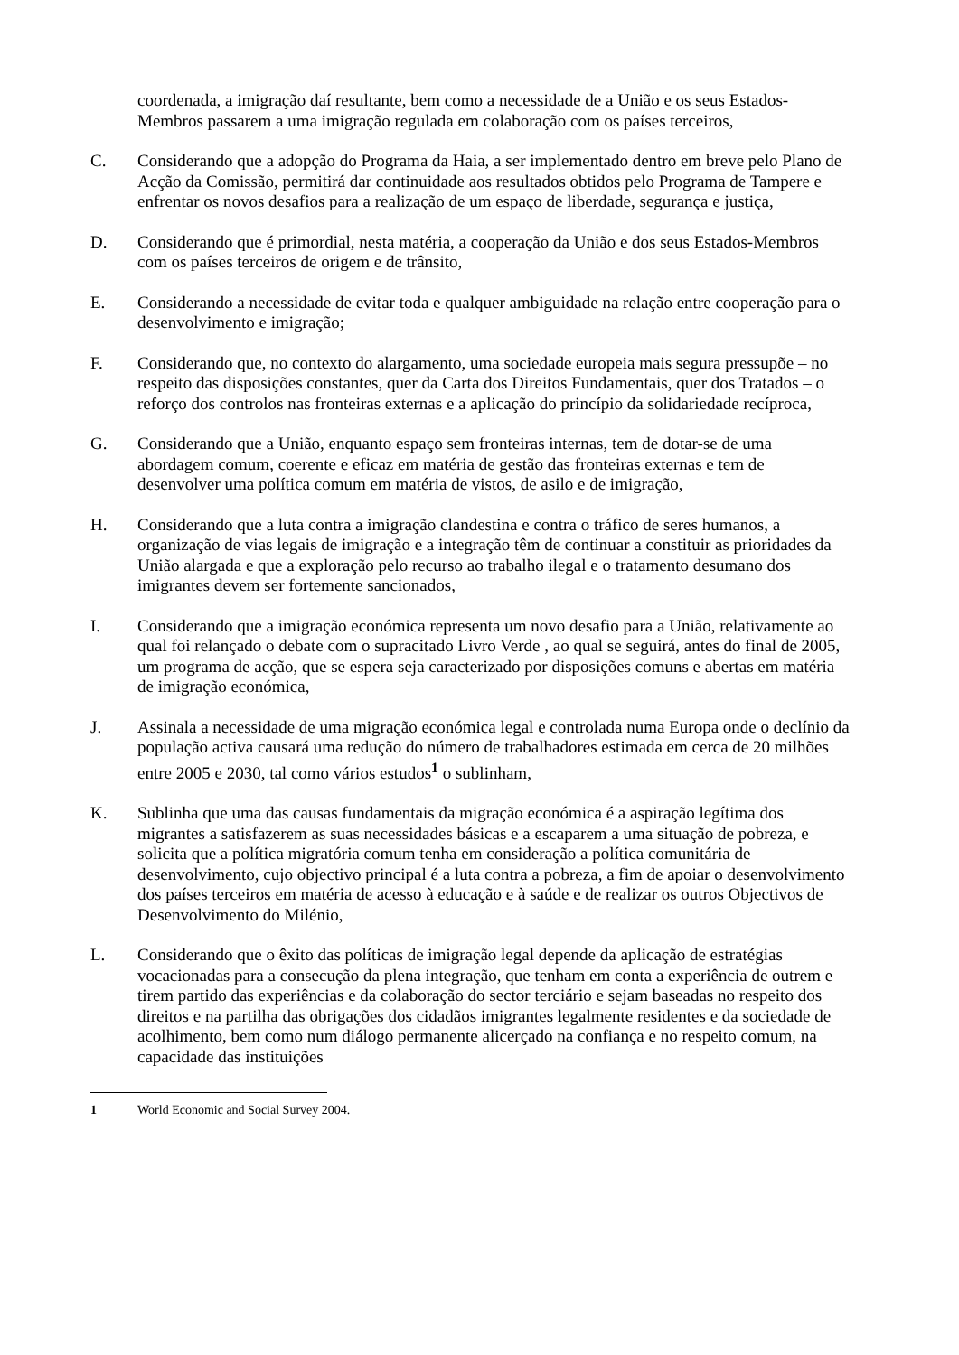coordenada, a imigração daí resultante, bem como a necessidade de a União e os seus Estados-Membros passarem a uma imigração regulada em colaboração com os países terceiros,
C. Considerando que a adopção do Programa da Haia, a ser implementado dentro em breve pelo Plano de Acção da Comissão, permitirá dar continuidade aos resultados obtidos pelo Programa de Tampere e enfrentar os novos desafios para a realização de um espaço de liberdade, segurança e justiça,
D. Considerando que é primordial, nesta matéria, a cooperação da União e dos seus Estados-Membros com os países terceiros de origem e de trânsito,
E. Considerando a necessidade de evitar toda e qualquer ambiguidade na relação entre cooperação para o desenvolvimento e imigração;
F. Considerando que, no contexto do alargamento, uma sociedade europeia mais segura pressupõe – no respeito das disposições constantes, quer da Carta dos Direitos Fundamentais, quer dos Tratados – o reforço dos controlos nas fronteiras externas e a aplicação do princípio da solidariedade recíproca,
G. Considerando que a União, enquanto espaço sem fronteiras internas, tem de dotar-se de uma abordagem comum, coerente e eficaz em matéria de gestão das fronteiras externas e tem de desenvolver uma política comum em matéria de vistos, de asilo e de imigração,
H. Considerando que a luta contra a imigração clandestina e contra o tráfico de seres humanos, a organização de vias legais de imigração e a integração têm de continuar a constituir as prioridades da União alargada e que a exploração pelo recurso ao trabalho ilegal e o tratamento desumano dos imigrantes devem ser fortemente sancionados,
I. Considerando que a imigração económica representa um novo desafio para a União, relativamente ao qual foi relançado o debate com o supracitado Livro Verde , ao qual se seguirá, antes do final de 2005, um programa de acção, que se espera seja caracterizado por disposições comuns e abertas em matéria de imigração económica,
J. Assinala a necessidade de uma migração económica legal e controlada numa Europa onde o declínio da população activa causará uma redução do número de trabalhadores estimada em cerca de 20 milhões entre 2005 e 2030, tal como vários estudos<sup>1</sup> o sublinham,
K. Sublinha que uma das causas fundamentais da migração económica é a aspiração legítima dos migrantes a satisfazerem as suas necessidades básicas e a escaparem a uma situação de pobreza, e solicita que a política migratória comum tenha em consideração a política comunitária de desenvolvimento, cujo objectivo principal é a luta contra a pobreza, a fim de apoiar o desenvolvimento dos países terceiros em matéria de acesso à educação e à saúde e de realizar os outros Objectivos de Desenvolvimento do Milénio,
L. Considerando que o êxito das políticas de imigração legal depende da aplicação de estratégias vocacionadas para a consecução da plena integração, que tenham em conta a experiência de outrem e tirem partido das experiências e da colaboração do sector terciário e sejam baseadas no respeito dos direitos e na partilha das obrigações dos cidadãos imigrantes legalmente residentes e da sociedade de acolhimento, bem como num diálogo permanente alicerçado na confiança e no respeito comum, na capacidade das instituições
1 World Economic and Social Survey 2004.